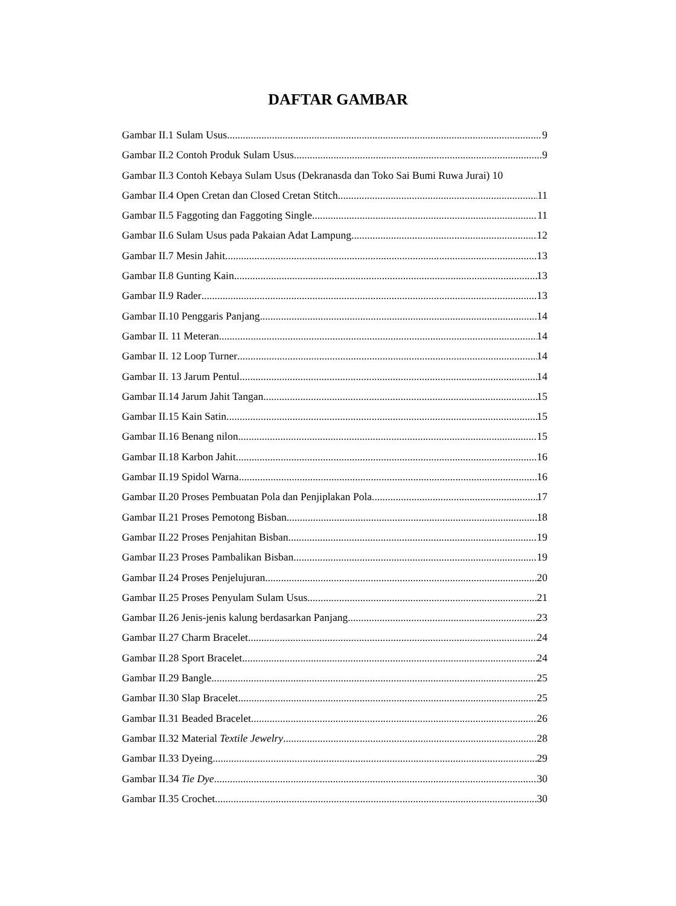DAFTAR GAMBAR
Gambar II.1 Sulam Usus 9
Gambar II.2 Contoh Produk Sulam Usus 9
Gambar II.3 Contoh Kebaya Sulam Usus (Dekranasda dan Toko Sai Bumi Ruwa Jurai) 10
Gambar II.4 Open Cretan dan Closed Cretan Stitch 11
Gambar II.5 Faggoting dan Faggoting Single 11
Gambar II.6 Sulam Usus pada Pakaian Adat Lampung 12
Gambar II.7 Mesin Jahit 13
Gambar II.8 Gunting Kain 13
Gambar II.9 Rader 13
Gambar II.10 Penggaris Panjang 14
Gambar II. 11 Meteran 14
Gambar II. 12 Loop Turner 14
Gambar II. 13 Jarum Pentul 14
Gambar II.14 Jarum Jahit Tangan 15
Gambar II.15 Kain Satin 15
Gambar II.16 Benang nilon 15
Gambar II.18 Karbon Jahit 16
Gambar II.19 Spidol Warna 16
Gambar II.20 Proses Pembuatan Pola dan Penjiplakan Pola 17
Gambar II.21 Proses Pemotong Bisban 18
Gambar II.22 Proses Penjahitan Bisban 19
Gambar II.23 Proses Pambalikan Bisban 19
Gambar II.24 Proses Penjelujuran 20
Gambar II.25 Proses Penyulam Sulam Usus 21
Gambar II.26 Jenis-jenis kalung berdasarkan Panjang 23
Gambar II.27 Charm Bracelet 24
Gambar II.28 Sport Bracelet 24
Gambar II.29 Bangle 25
Gambar II.30 Slap Bracelet 25
Gambar II.31 Beaded Bracelet 26
Gambar II.32 Material Textile Jewelry 28
Gambar II.33 Dyeing 29
Gambar II.34 Tie Dye 30
Gambar II.35 Crochet 30